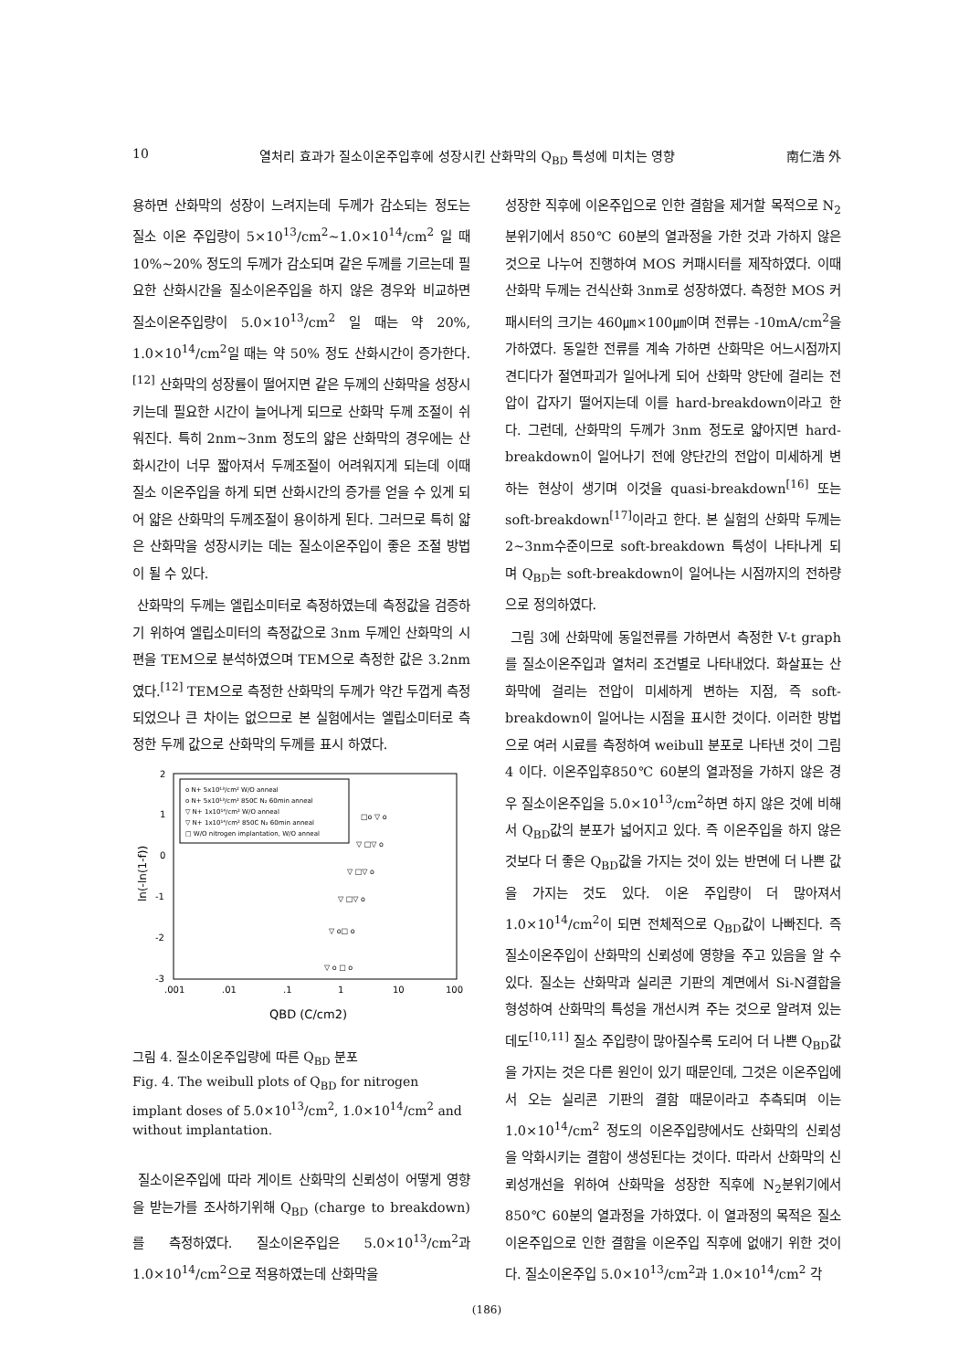10 열처리 효과가 질소이온주입후에 성장시킨 산화막의 Q<sub>BD</sub> 특성에 미치는 영향 南仁浩 外
용하면 산화막의 성장이 느려지는데 두께가 감소되는 정도는 질소 이온 주입량이 5×10<sup>13</sup>/cm<sup>2</sup>~1.0×10<sup>14</sup>/cm<sup>2</sup> 일 때 10%~20% 정도의 두께가 감소되며 같은 두께를 기르는데 필요한 산화시간을 질소이온주입을 하지 않은 경우와 비교하면 질소이온주입량이 5.0×10<sup>13</sup>/cm<sup>2</sup> 일 때는 약 20%, 1.0×10<sup>14</sup>/cm<sup>2</sup>일 때는 약 50% 정도 산화시간이 증가한다.<sup>[12]</sup> 산화막의 성장률이 떨어지면 같은 두께의 산화막을 성장시키는데 필요한 시간이 늘어나게 되므로 산화막 두께 조절이 쉬워진다. 특히 2nm~3nm 정도의 얇은 산화막의 경우에는 산화시간이 너무 짧아져서 두께조절이 어려워지게 되는데 이때 질소 이온주입을 하게 되면 산화시간의 증가를 얻을 수 있게 되어 얇은 산화막의 두께조절이 용이하게 된다. 그러므로 특히 얇은 산화막을 성장시키는 데는 질소이온주입이 좋은 조절 방법이 될 수 있다.
산화막의 두께는 엘립소미터로 측정하였는데 측정값을 검증하기 위하여 엘립소미터의 측정값으로 3nm 두께인 산화막의 시편을 TEM으로 분석하였으며 TEM으로 측정한 값은 3.2nm였다.<sup>[12]</sup> TEM으로 측정한 산화막의 두께가 약간 두껍게 측정되었으나 큰 차이는 없으므로 본 실험에서는 엘립소미터로 측정한 두께 값으로 산화막의 두께를 표시 하였다.
2
1
0
-1
-2
-3
.001
.01
.1
1
10
100
QBD (C/cm2)
ln(-ln(1-f))
o N+ 5x10¹³/cm² W/O anneal
o N+ 5x10¹³/cm² 850C N₂ 60min anneal
▽ N+ 1x10¹⁴/cm² W/O anneal
▽ N+ 1x10¹⁴/cm² 850C N₂ 60min anneal
□ W/O nitrogen implantation, W/O anneal
□o ▽ o
▽ □▽ o
▽ □▽ o
▽ □▽ o
▽ o□ o
▽ o □ o
그림 4. 질소이온주입량에 따른 Q<sub>BD</sub> 분포
Fig. 4. The weibull plots of Q<sub>BD</sub> for nitrogen implant doses of 5.0×10<sup>13</sup>/cm<sup>2</sup>, 1.0×10<sup>14</sup>/cm<sup>2</sup> and without implantation.
질소이온주입에 따라 게이트 산화막의 신뢰성이 어떻게 영향을 받는가를 조사하기위해 Q<sub>BD</sub> (charge to breakdown)를 측정하였다. 질소이온주입은 5.0×10<sup>13</sup>/cm<sup>2</sup>과 1.0×10<sup>14</sup>/cm<sup>2</sup>으로 적용하였는데 산화막을
성장한 직후에 이온주입으로 인한 결함을 제거할 목적으로 N<sub>2</sub>분위기에서 850℃ 60분의 열과정을 가한 것과 가하지 않은 것으로 나누어 진행하여 MOS 커패시터를 제작하였다. 이때 산화막 두께는 건식산화 3nm로 성장하였다. 측정한 MOS 커패시터의 크기는 460㎛×100㎛이며 전류는 -10mA/cm<sup>2</sup>을 가하였다. 동일한 전류를 계속 가하면 산화막은 어느시점까지 견디다가 절연파괴가 일어나게 되어 산화막 양단에 걸리는 전압이 갑자기 떨어지는데 이를 hard-breakdown이라고 한다. 그런데, 산화막의 두께가 3nm 정도로 얇아지면 hard-breakdown이 일어나기 전에 양단간의 전압이 미세하게 변하는 현상이 생기며 이것을 quasi-breakdown<sup>[16]</sup> 또는 soft-breakdown<sup>[17]</sup>이라고 한다. 본 실험의 산화막 두께는 2~3nm수준이므로 soft-breakdown 특성이 나타나게 되며 Q<sub>BD</sub>는 soft-breakdown이 일어나는 시점까지의 전하량으로 정의하였다.
그림 3에 산화막에 동일전류를 가하면서 측정한 V-t graph를 질소이온주입과 열처리 조건별로 나타내었다. 화살표는 산화막에 걸리는 전압이 미세하게 변하는 지점, 즉 soft-breakdown이 일어나는 시점을 표시한 것이다. 이러한 방법으로 여러 시료를 측정하여 weibull 분포로 나타낸 것이 그림4 이다. 이온주입후850℃ 60분의 열과정을 가하지 않은 경우 질소이온주입을 5.0×10<sup>13</sup>/cm<sup>2</sup>하면 하지 않은 것에 비해서 Q<sub>BD</sub>값의 분포가 넓어지고 있다. 즉 이온주입을 하지 않은 것보다 더 좋은 Q<sub>BD</sub>값을 가지는 것이 있는 반면에 더 나쁜 값을 가지는 것도 있다. 이온 주입량이 더 많아져서 1.0×10<sup>14</sup>/cm<sup>2</sup>이 되면 전체적으로 Q<sub>BD</sub>값이 나빠진다. 즉 질소이온주입이 산화막의 신뢰성에 영향을 주고 있음을 알 수 있다. 질소는 산화막과 실리콘 기판의 계면에서 Si-N결합을 형성하여 산화막의 특성을 개선시켜 주는 것으로 알려져 있는데도<sup>[10,11]</sup> 질소 주입량이 많아질수록 도리어 더 나쁜 Q<sub>BD</sub>값을 가지는 것은 다른 원인이 있기 때문인데, 그것은 이온주입에서 오는 실리콘 기판의 결함 때문이라고 추측되며 이는 1.0×10<sup>14</sup>/cm<sup>2</sup> 정도의 이온주입량에서도 산화막의 신뢰성을 악화시키는 결함이 생성된다는 것이다. 따라서 산화막의 신뢰성개선을 위하여 산화막을 성장한 직후에 N<sub>2</sub>분위기에서 850℃ 60분의 열과정을 가하였다. 이 열과정의 목적은 질소이온주입으로 인한 결함을 이온주입 직후에 없애기 위한 것이다. 질소이온주입 5.0×10<sup>13</sup>/cm<sup>2</sup>과 1.0×10<sup>14</sup>/cm<sup>2</sup> 각
(186)